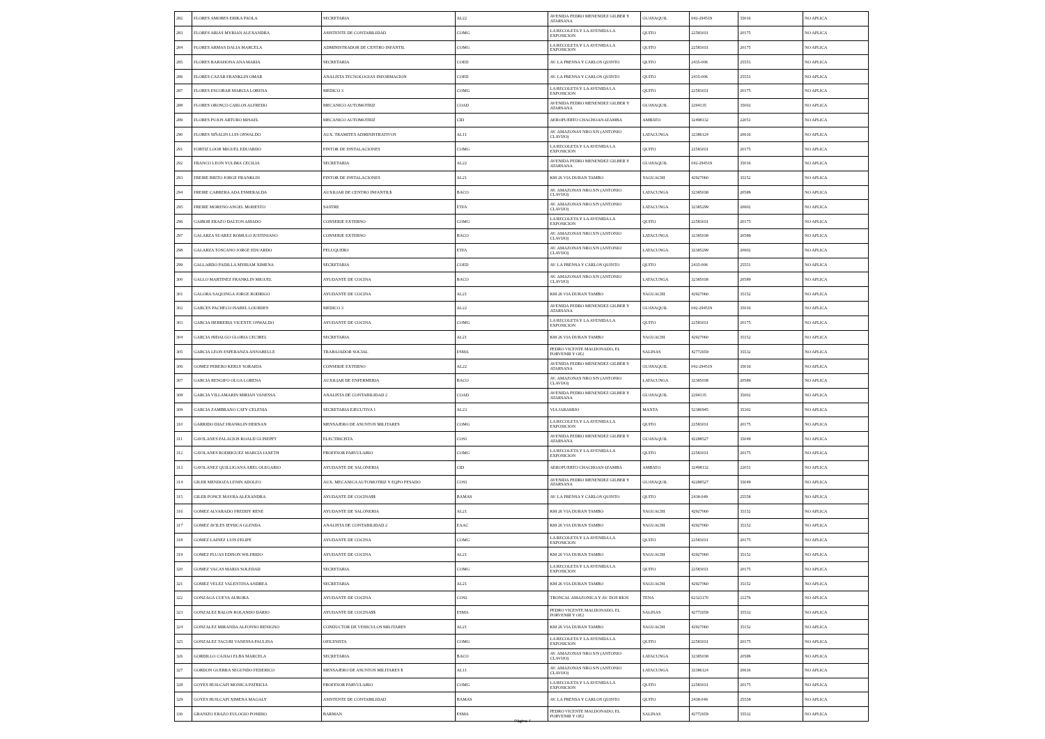| 282 | FLORES AMORES ERIKA PAOLA | SECRETARIA | AL22 | AVENIDA PEDRO MENENDEZ GILBER Y ATARSANA | GUAYAQUIL | 042-294519 | 35016 | NO APLICA |
| 283 | FLORES ARIAS MYRIAN ALEXANDRA | ASISTENTE DE CONTABILIDAD | COMG | LA RECOLETA Y LA AVENIDA LA EXPOSICION | QUITO | 22583031 | 20175 | NO APLICA |
| 284 | FLORES ARMAS DALIA MARCELA | ADMINISTRADOR DE CENTRO INFANTIL | COMG | LA RECOLETA Y LA AVENIDA LA EXPOSICION | QUITO | 22583031 | 20175 | NO APLICA |
| 285 | FLORES BARAHONA ANA MARIA | SECRETARIA | COED | AV. LA PRENSA Y CARLOS QUINTO | QUITO | 2435-006 | 25551 | NO APLICA |
| 286 | FLORES CAZAR FRANKLIN OMAR | ANALISTA TECNOLOGIAS INFORMACION | COED | AV. LA PRENSA Y CARLOS QUINTO | QUITO | 2435-006 | 25551 | NO APLICA |
| 287 | FLORES ESCOBAR MARCIA LORENA | MEDICO 3 | COMG | LA RECOLETA Y LA AVENIDA LA EXPOSICION | QUITO | 22583031 | 20175 | NO APLICA |
| 288 | FLORES OROSCO CARLOS ALFREDO | MECANICO AUTOMOTRIZ | COAD | AVENIDA PEDRO MENENDEZ GILBER Y ATARSANA | GUAYAQUIL | 2294135 | 35002 | NO APLICA |
| 289 | FLORES PUJOS ARTURO MISAEL | MECANICO AUTOMOTRIZ | CID | AEROPUERTO CHACHOAN-IZAMBA | AMBATO | 32498132 | 22051 | NO APLICA |
| 290 | FLORES SIÑALIN LUIS OSWALDO | AUX. TRAMITES ADMINISTRATIVOS | AL11 | AV. AMAZONAS NRO.S/N (ANTONIO CLAVIJO) | LATACUNGA | 32386124 | 20616 | NO APLICA |
| 291 | FORTIZ LOOR MIGUEL EDUARDO | PINTOR DE INSTALACIONES | COMG | LA RECOLETA Y LA AVENIDA LA EXPOSICION | QUITO | 22583031 | 20175 | NO APLICA |
| 292 | FRANCO LEON YULIMA CECILIA | SECRETARIA | AL22 | AVENIDA PEDRO MENENDEZ GILBER Y ATARSANA | GUAYAQUIL | 042-294519 | 35016 | NO APLICA |
| 293 | FREIRE BRITO JORGE FRANKLIN | PINTOR DE INSTALACIONES | AL21 | KM 26 VIA DURAN TAMBO | YAGUACHI | 42927060 | 35152 | NO APLICA |
| 294 | FREIRE CARRERA ADA ESMERALDA | AUXILIAR DE CENTRO INFANTIL$ | BACO | AV. AMAZONAS NRO.S/N (ANTONIO CLAVIJO) | LATACUNGA | 32385038 | 20589 | NO APLICA |
| 295 | FREIRE MORENO ANGEL MODESTO | SASTRE | ETFA | AV. AMAZONAS NRO.S/N (ANTONIO CLAVIJO) | LATACUNGA | 32385299 | 20602 | NO APLICA |
| 296 | GAIBOR ERAZO DALTON AMADO | CONSERJE EXTERNO | COMG | LA RECOLETA Y LA AVENIDA LA EXPOSICION | QUITO | 22583031 | 20175 | NO APLICA |
| 297 | GALARZA SUAREZ ROMULO JUSTINIANO | CONSERJE EXTERNO | BACO | AV. AMAZONAS NRO.S/N (ANTONIO CLAVIJO) | LATACUNGA | 32385038 | 20589 | NO APLICA |
| 298 | GALARZA TOSCANO JORGE EDUARDO | PELUQUERO | ETFA | AV. AMAZONAS NRO.S/N (ANTONIO CLAVIJO) | LATACUNGA | 32385299 | 20602 | NO APLICA |
| 299 | GALLARDO PADILLA MYRIAM XIMENA | SECRETARIA | COED | AV. LA PRENSA Y CARLOS QUINTO | QUITO | 2435-006 | 25551 | NO APLICA |
| 300 | GALLO MARTINEZ FRANKLIN MIGUEL | AYUDANTE DE COCINA | BACO | AV. AMAZONAS NRO.S/N (ANTONIO CLAVIJO) | LATACUNGA | 32385038 | 20589 | NO APLICA |
| 301 | GALORA SAQUINGA JORGE RODRIGO | AYUDANTE DE COCINA | AL21 | KM 26 VIA DURAN TAMBO | YAGUACHI | 42927060 | 35152 | NO APLICA |
| 302 | GARCES PACHECO ISABEL LOURDES | MEDICO 3 | AL22 | AVENIDA PEDRO MENENDEZ GILBER Y ATARSANA | GUAYAQUIL | 042-294519 | 35016 | NO APLICA |
| 303 | GARCIA HERRERIA VICENTE OSWALDO | AYUDANTE DE COCINA | COMG | LA RECOLETA Y LA AVENIDA LA EXPOSICION | QUITO | 22583031 | 20175 | NO APLICA |
| 304 | GARCIA HIDALGO GLORIA CECIBEL | SECRETARIA | AL21 | KM 26 VIA DURAN TAMBO | YAGUACHI | 42927060 | 35152 | NO APLICA |
| 305 | GARCIA LEON ESPERANZA ANNABELLE | TRABAJADOR SOCIAL | ESMA | PEDRO VICENTE MALDONADO, EL PORVENIR Y OE2 | SALINAS | 42772659 | 35532 | NO APLICA |
| 306 | GOMEZ PERERO KERLY SORAIDA | CONSERJE EXTERNO | AL22 | AVENIDA PEDRO MENENDEZ GILBER Y ATARSANA | GUAYAQUIL | 042-294519 | 35016 | NO APLICA |
| 307 | GARCIA RENGIFO OLGA LORENA | AUXILIAR DE ENFERMERIA | BACO | AV. AMAZONAS NRO.S/N (ANTONIO CLAVIJO) | LATACUNGA | 32385038 | 20589 | NO APLICA |
| 308 | GARCIA VILLAMARIN MIRIAN VANESSA | ANALISTA DE CONTABILIDAD 2 | COAD | AVENIDA PEDRO MENENDEZ GILBER Y ATARSANA | GUAYAQUIL | 2294135 | 35002 | NO APLICA |
| 309 | GARCIA ZAMBRANO CATY CELENIA | SECRETARIA EJECUTIVA 1 | AL23 | VIA JARAMIJO | MANTA | 52380945 | 35302 | NO APLICA |
| 310 | GARRIDO DIAZ FRANKLIN HERNAN | MENSAJERO DE ASUNTOS MILITARES | COMG | LA RECOLETA Y LA AVENIDA LA EXPOSICION | QUITO | 22583031 | 20175 | NO APLICA |
| 311 | GAVILANES PALACIOS ROALD GUISEPPT | ELECTRICISTA | COS1 | AVENIDA PEDRO MENENDEZ GILBER Y ATARSANA | GUAYAQUIL | 42288527 | 35049 | NO APLICA |
| 312 | GAVILANES RODRIGUEZ MARCIA JANETH | PROFESOR PARVULARIO | COMG | LA RECOLETA Y LA AVENIDA LA EXPOSICION | QUITO | 22583031 | 20175 | NO APLICA |
| 313 | GAVILANEZ QUILLIGANA ABEL OLEGARIO | AYUDANTE DE SALONERIA | CID | AEROPUERTO CHACHOAN-IZAMBA | AMBATO | 32498132 | 22051 | NO APLICA |
| 314 | GILER MENDOZA LENIN ADOLFO | AUX. MECANICA AUTOMOTRIZ Y EQPO PESADO | COS1 | AVENIDA PEDRO MENENDEZ GILBER Y ATARSANA | GUAYAQUIL | 42288527 | 35049 | NO APLICA |
| 315 | GILER PONCE MAYRA ALEXANDRA | AYUDANTE DE COCINA$$ | BAMAS | AV. LA PRENSA Y CARLOS QUINTO | QUITO | 2438-049 | 25558 | NO APLICA |
| 316 | GOMEZ ALVARADO FREDDY RENE | AYUDANTE DE SALONERIA | AL21 | KM 26 VIA DURAN TAMBO | YAGUACHI | 42927060 | 35152 | NO APLICA |
| 317 | GOMEZ AVILES JESSICA GLENDA | ANALISTA DE CONTABILIDAD 2 | EAAC | KM 26 VIA DURAN TAMBO | YAGUACHI | 42927060 | 35152 | NO APLICA |
| 318 | GOMEZ LAINEZ LUIS FELIPE | AYUDANTE DE COCINA | COMG | LA RECOLETA Y LA AVENIDA LA EXPOSICION | QUITO | 22583031 | 20175 | NO APLICA |
| 319 | GOMEZ PLUAS EDISON WILFRIDO | AYUDANTE DE COCINA | AL21 | KM 26 VIA DURAN TAMBO | YAGUACHI | 42927060 | 35152 | NO APLICA |
| 320 | GOMEZ VACAS MARIA SOLEDAD | SECRETARIA | COMG | LA RECOLETA Y LA AVENIDA LA EXPOSICION | QUITO | 22583031 | 20175 | NO APLICA |
| 321 | GOMEZ VELEZ VALENTINA ANDREA | SECRETARIA | AL21 | KM 26 VIA DURAN TAMBO | YAGUACHI | 42927060 | 35152 | NO APLICA |
| 322 | GONZAGA CUEVA AURORA | AYUDANTE DE COCINA | COS2 | TRONCAL AMAZONICA Y AV. DOS RIOS | TENA | 62323170 | 21276 | NO APLICA |
| 323 | GONZALEZ BALON ROLANDO DARIO | AYUDANTE DE COCINA$$ | ESMA | PEDRO VICENTE MALDONADO, EL PORVENIR Y OE2 | SALINAS | 42772659 | 35532 | NO APLICA |
| 324 | GONZALEZ MIRANDA ALFONSO BENIGNO | CONDUCTOR DE VEHICULOS MILITARES | AL21 | KM 26 VIA DURAN TAMBO | YAGUACHI | 42927060 | 35152 | NO APLICA |
| 325 | GONZALEZ TACURI VANESSA PAULINA | OFICINISTA | COMG | LA RECOLETA Y LA AVENIDA LA EXPOSICION | QUITO | 22583031 | 20175 | NO APLICA |
| 326 | GORDILLO CAJIAO ELBA MARCELA | SECRETARIA | BACO | AV. AMAZONAS NRO.S/N (ANTONIO CLAVIJO) | LATACUNGA | 32385038 | 20589 | NO APLICA |
| 327 | GORDON GUERRA SEGUNDO FEDERICO | MENSAJERO DE ASUNTOS MILITARES $ | AL11 | AV. AMAZONAS NRO.S/N (ANTONIO CLAVIJO) | LATACUNGA | 32386124 | 20616 | NO APLICA |
| 328 | GOYES HUILCAPI MONICA PATRICIA | PROFESOR PARVULARIO | COMG | LA RECOLETA Y LA AVENIDA LA EXPOSICION | QUITO | 22583031 | 20175 | NO APLICA |
| 329 | GOYES HUILCAPI XIMENA MAGALY | ASISTENTE DE CONTABILIDAD | BAMAS | AV. LA PRENSA Y CARLOS QUINTO | QUITO | 2438-049 | 25558 | NO APLICA |
| 330 | GRANIZO ERAZO EULOGIO POSIDIO | BARMAN | ESMA | PEDRO VICENTE MALDONADO, EL PORVENIR Y OE2 | SALINAS | 42772659 | 35532 | NO APLICA |
Página 7